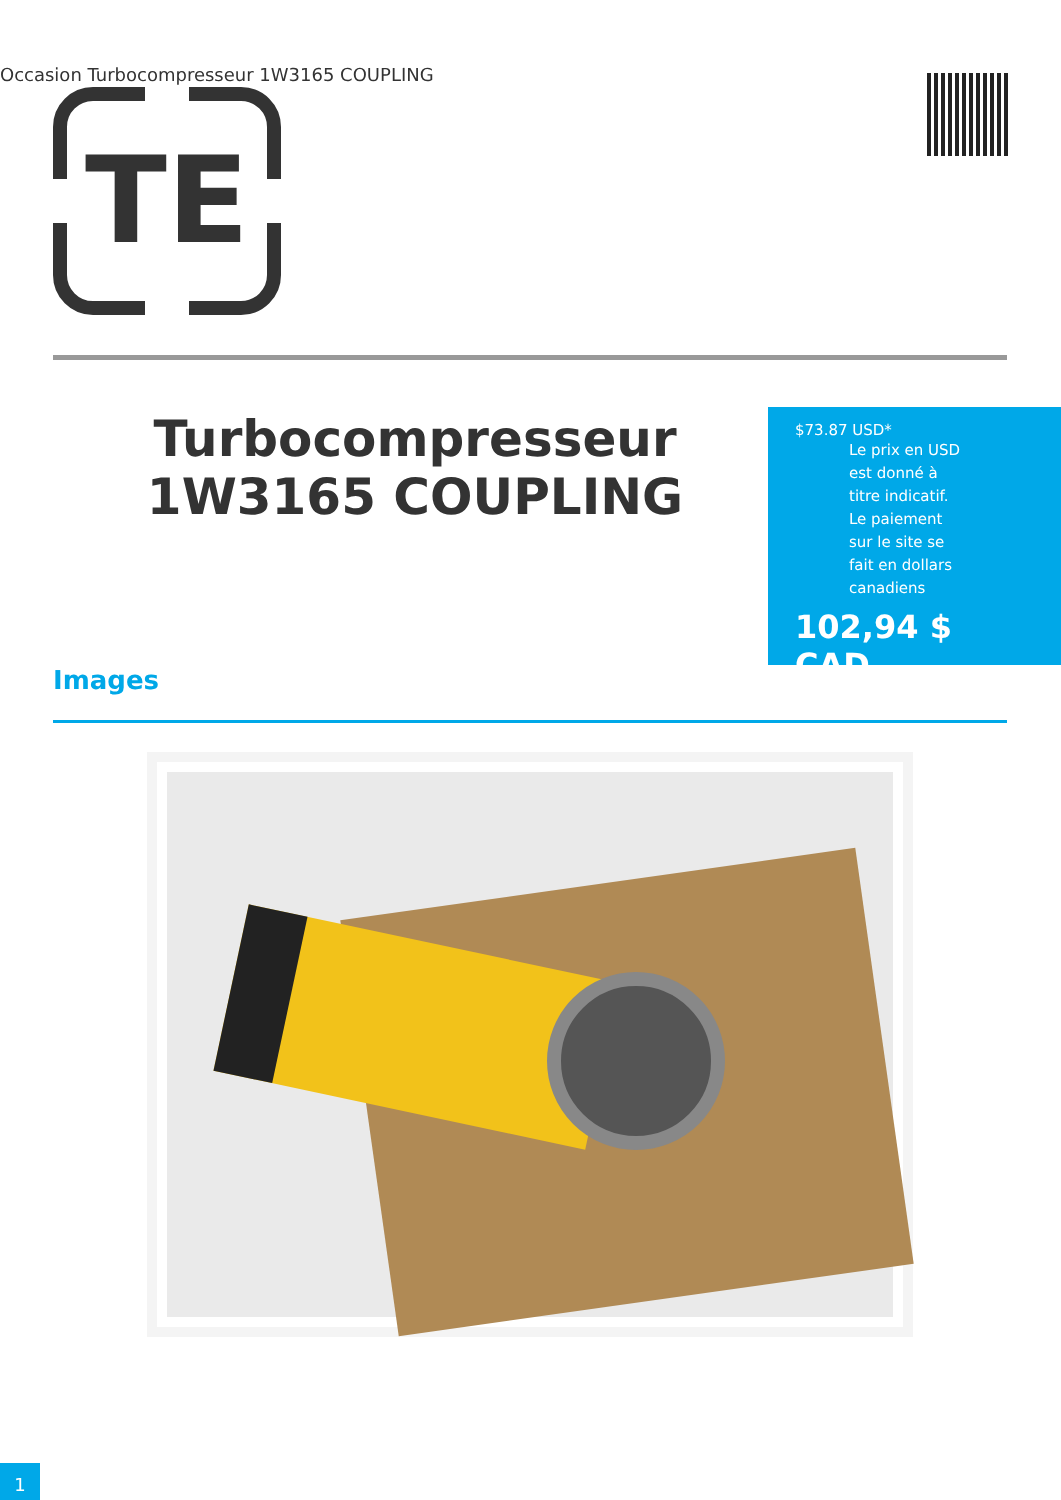Occasion Turbocompresseur 1W3165 COUPLING
TE
Turbocompresseur 1W3165 COUPLING
$73.87 USD*
Le prix en USD est donné à titre indicatif. Le paiement sur le site se fait en dollars canadiens
102,94 $ CAD
Images
1